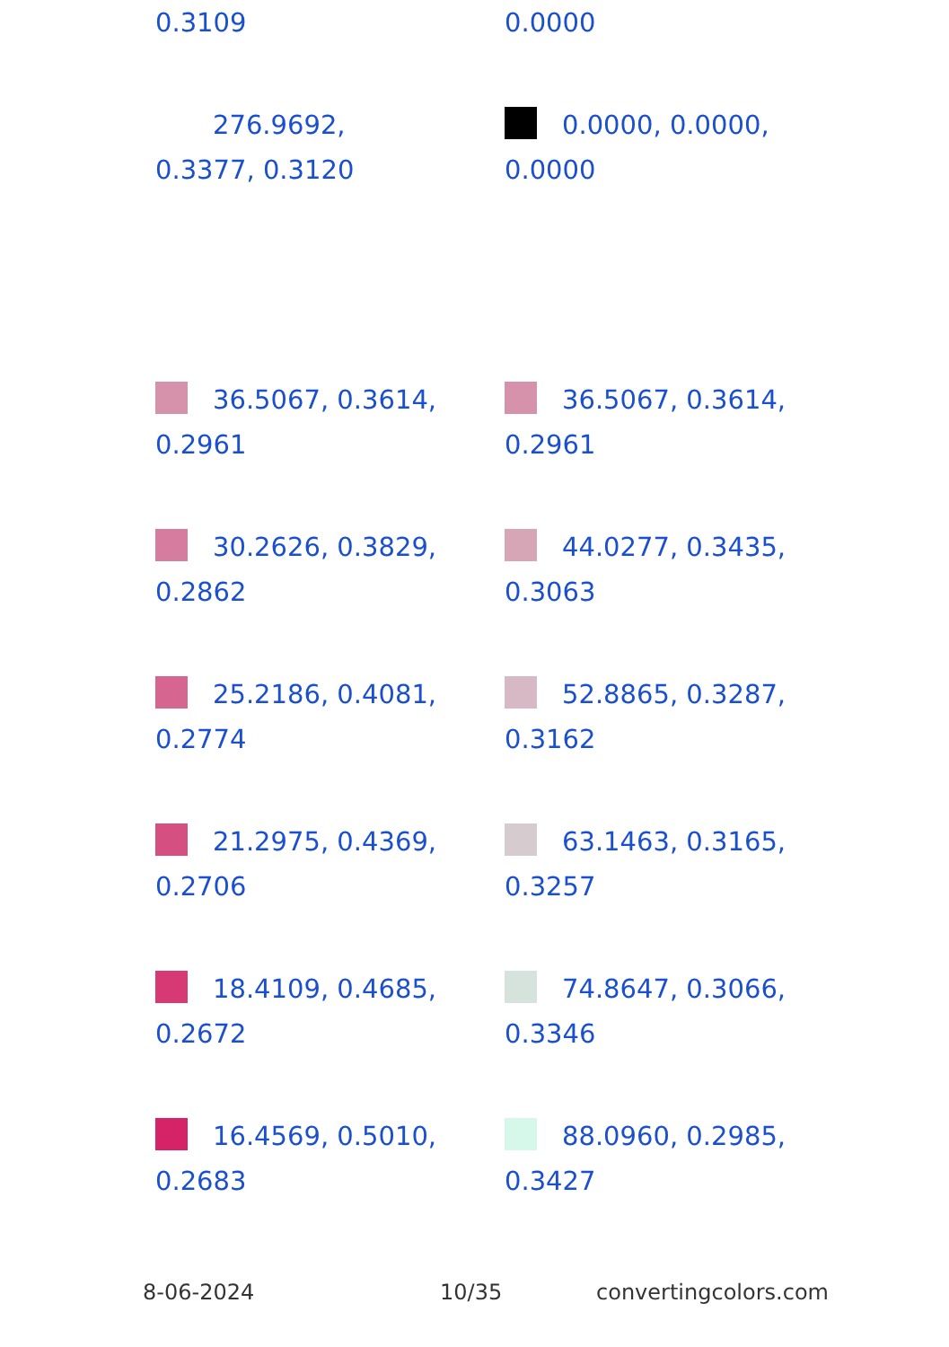0.3109 0.0000
276.9692, 0.3377, 0.3120
0.0000, 0.0000, 0.0000
36.5067, 0.3614, 0.2961
36.5067, 0.3614, 0.2961
30.2626, 0.3829, 0.2862
44.0277, 0.3435, 0.3063
25.2186, 0.4081, 0.2774
52.8865, 0.3287, 0.3162
21.2975, 0.4369, 0.2706
63.1463, 0.3165, 0.3257
18.4109, 0.4685, 0.2672
74.8647, 0.3066, 0.3346
16.4569, 0.5010, 0.2683
88.0960, 0.2985, 0.3427
8-06-2024 10/35 convertingcolors.com